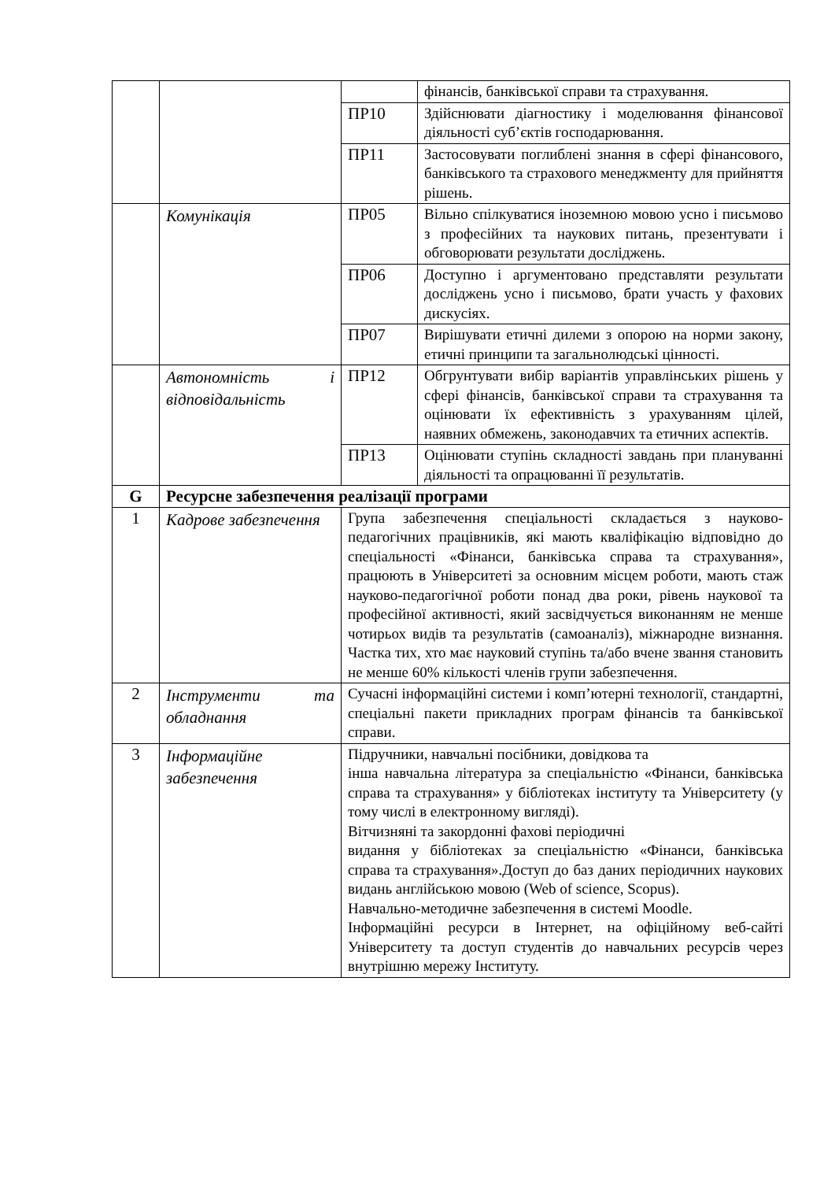| | | | фінансів, банківської справи та страхування. |
| | | ПР10 | Здійснювати діагностику і моделювання фінансової діяльності суб’єктів господарювання. |
| | | ПР11 | Застосовувати поглиблені знання в сфері фінансового, банківського та страхового менеджменту для прийняття рішень. |
| | Комунікація | ПР05 | Вільно спілкуватися іноземною мовою усно і письмово з професійних та наукових питань, презентувати і обговорювати результати досліджень. |
| | | ПР06 | Доступно і аргументовано представляти результати досліджень усно і письмово, брати участь у фахових дискусіях. |
| | | ПР07 | Вирішувати етичні дилеми з опорою на норми закону, етичні принципи та загальнолюдські цінності. |
| | Автономність і відповідальність | ПР12 | Обгрунтувати вибір варіантів управлінських рішень у сфері фінансів, банківської справи та страхування та оцінювати їх ефективність з урахуванням цілей, наявних обмежень, законодавчих та етичних аспектів. |
| | | ПР13 | Оцінювати ступінь складності завдань при плануванні діяльності та опрацюванні її результатів. |
| G | Ресурсне забезпечення реалізації програми | | |
| 1 | Кадрове забезпечення | Група забезпечення спеціальності складається з науково-педагогічних працівників, які мають кваліфікацію відповідно до спеціальності «Фінанси, банківська справа та страхування», працюють в Університеті за основним місцем роботи, мають стаж науково-педагогічної роботи понад два роки, рівень наукової та професійної активності, який засвідчується виконанням не менше чотирьох видів та результатів (самоаналіз), міжнародне визнання. Частка тих, хто має науковий ступінь та/або вчене звання становить не менше 60% кількості членів групи забезпечення. | |
| 2 | Інструменти та обладнання | Сучасні інформаційні системи і комп’ютерні технології, стандартні, спеціальні пакети прикладних програм фінансів та банківської справи. | |
| 3 | Інформаційне забезпечення | Підручники, навчальні посібники, довідкова та інша навчальна література за спеціальністю «Фінанси, банківська справа та страхування» у бібліотеках інституту та Університету (у тому числі в електронному вигляді). Вітчизняні та закордонні фахові періодичні видання у бібліотеках за спеціальністю «Фінанси, банківська справа та страхування».Доступ до баз даних періодичних наукових видань англійською мовою (Web of science, Scopus). Навчально-методичне забезпечення в системі Moodle. Інформаційні ресурси в Інтернет, на офіційному веб-сайті Університету та доступ студентів до навчальних ресурсів через внутрішню мережу Інституту. | |